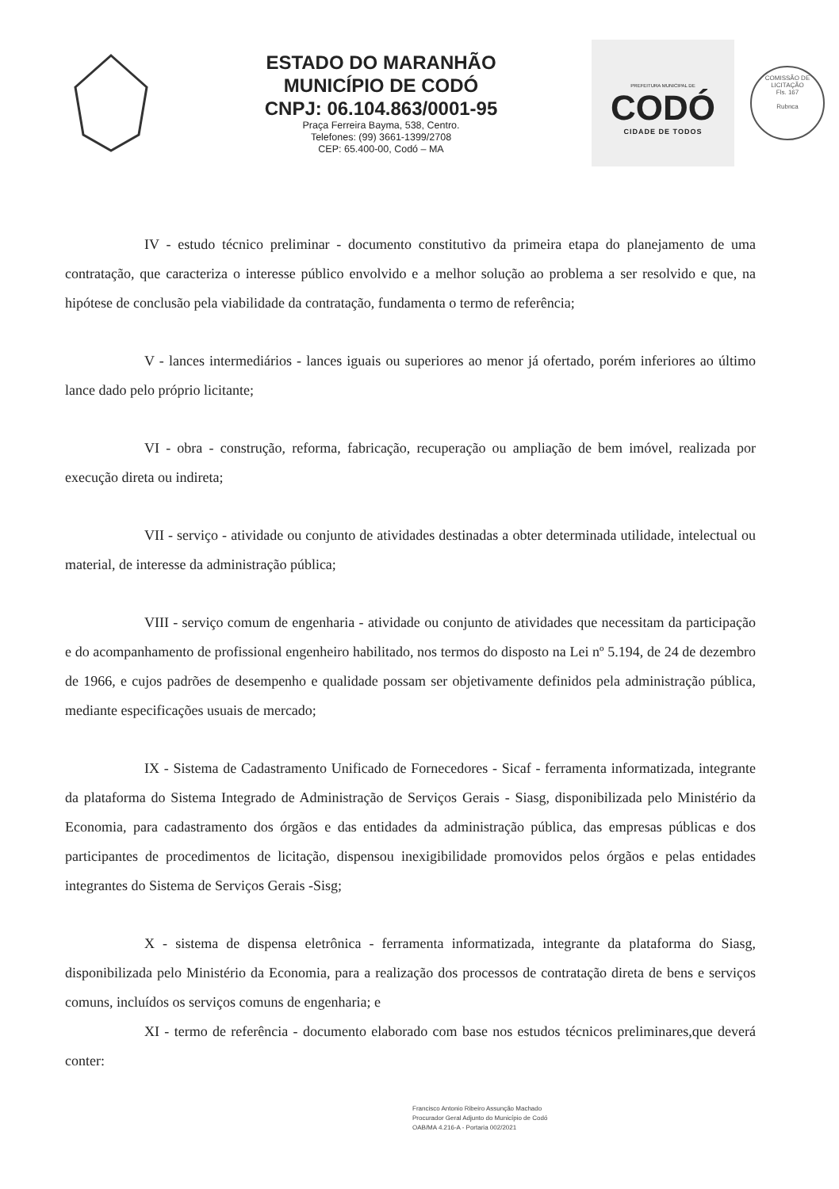ESTADO DO MARANHÃO
MUNICÍPIO DE CODÓ
CNPJ: 06.104.863/0001-95
Praça Ferreira Bayma, 538, Centro.
Telefones: (99) 3661-1399/2708
CEP: 65.400-00, Codó – MA
PREFEITURA MUNICIPAL DE
CODÓ
CIDADE DE TODOS
COMISSÃO DE LICITAÇÃO
Fls. 167
Rubnca
IV - estudo técnico preliminar - documento constitutivo da primeira etapa do planejamento de uma contratação, que caracteriza o interesse público envolvido e a melhor solução ao problema a ser resolvido e que, na hipótese de conclusão pela viabilidade da contratação, fundamenta o termo de referência;
V - lances intermediários - lances iguais ou superiores ao menor já ofertado, porém inferiores ao último lance dado pelo próprio licitante;
VI - obra - construção, reforma, fabricação, recuperação ou ampliação de bem imóvel, realizada por execução direta ou indireta;
VII - serviço - atividade ou conjunto de atividades destinadas a obter determinada utilidade, intelectual ou material, de interesse da administração pública;
VIII - serviço comum de engenharia - atividade ou conjunto de atividades que necessitam da participação e do acompanhamento de profissional engenheiro habilitado, nos termos do disposto na Lei nº 5.194, de 24 de dezembro de 1966, e cujos padrões de desempenho e qualidade possam ser objetivamente definidos pela administração pública, mediante especificações usuais de mercado;
IX - Sistema de Cadastramento Unificado de Fornecedores - Sicaf - ferramenta informatizada, integrante da plataforma do Sistema Integrado de Administração de Serviços Gerais - Siasg, disponibilizada pelo Ministério da Economia, para cadastramento dos órgãos e das entidades da administração pública, das empresas públicas e dos participantes de procedimentos de licitação, dispensou inexigibilidade promovidos pelos órgãos e pelas entidades integrantes do Sistema de Serviços Gerais -Sisg;
X - sistema de dispensa eletrônica - ferramenta informatizada, integrante da plataforma do Siasg, disponibilizada pelo Ministério da Economia, para a realização dos processos de contratação direta de bens e serviços comuns, incluídos os serviços comuns de engenharia; e
XI - termo de referência - documento elaborado com base nos estudos técnicos preliminares,que deverá conter:
Francisco Antonio Ribeiro Assunção Machado
Procurador Geral Adjunto do Município de Codó
OAB/MA 4.216-A - Portaria 002/2021